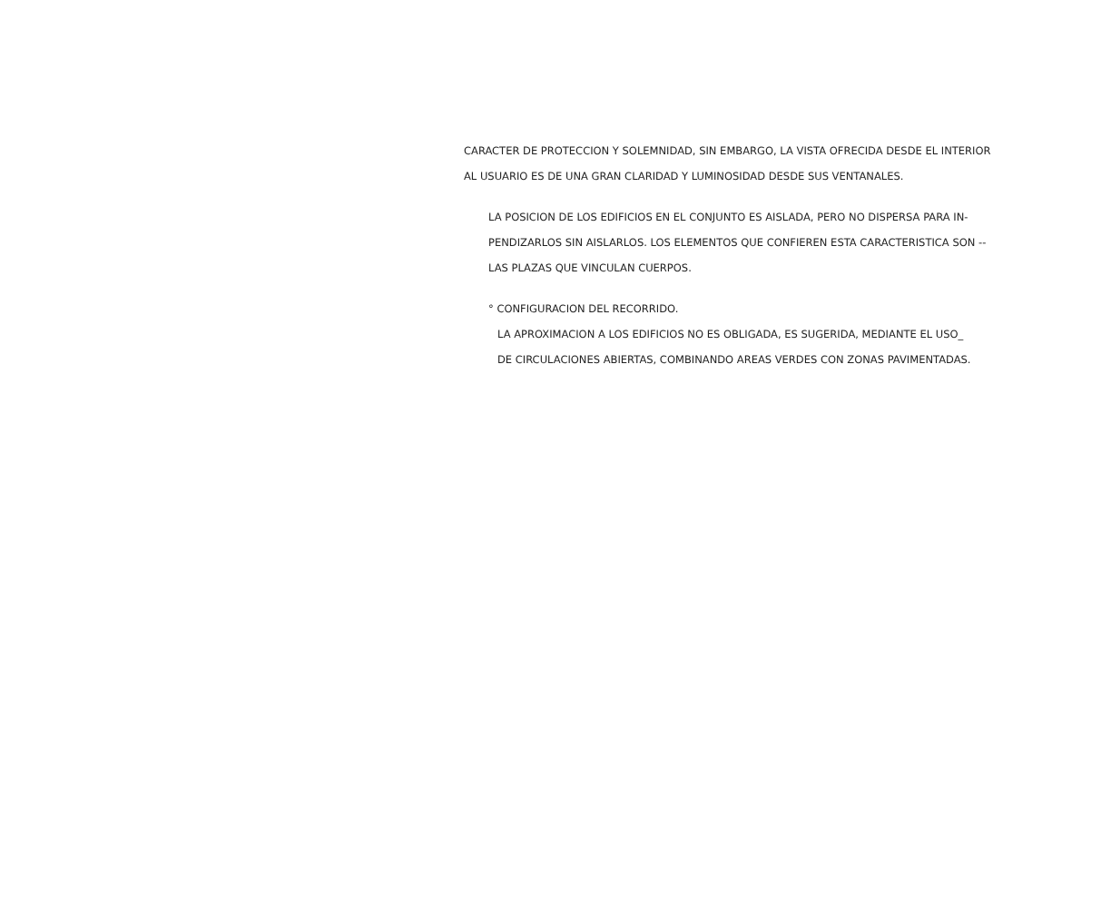CARACTER DE PROTECCION Y SOLEMNIDAD, SIN EMBARGO, LA VISTA OFRECIDA DESDE EL INTERIOR
AL USUARIO ES DE UNA GRAN CLARIDAD Y LUMINOSIDAD DESDE SUS VENTANALES.
LA POSICION DE LOS EDIFICIOS EN EL CONJUNTO ES AISLADA, PERO NO DISPERSA PARA IN-
PENDIZARLOS SIN AISLARLOS. LOS ELEMENTOS QUE CONFIEREN ESTA CARACTERISTICA SON --
LAS PLAZAS QUE VINCULAN CUERPOS.
° CONFIGURACION DEL RECORRIDO.
LA APROXIMACION A LOS EDIFICIOS NO ES OBLIGADA, ES SUGERIDA, MEDIANTE EL USO_
DE CIRCULACIONES ABIERTAS, COMBINANDO AREAS VERDES CON ZONAS PAVIMENTADAS.